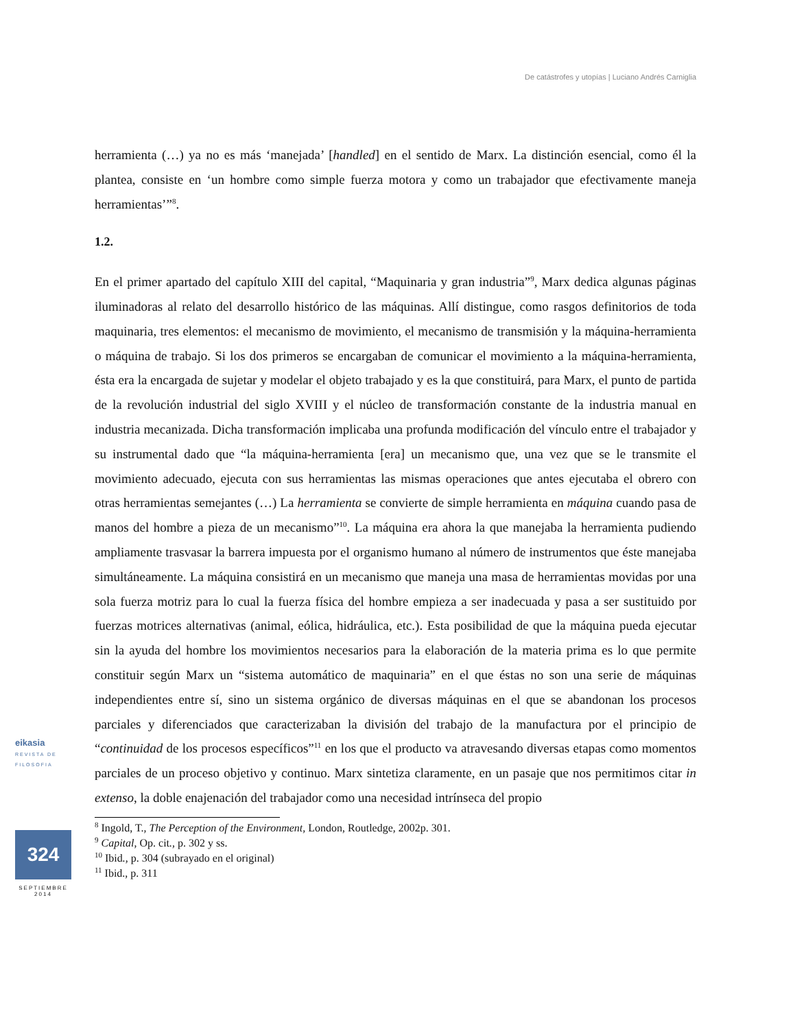De catástrofes y utopías | Luciano Andrés Carniglia
herramienta (…) ya no es más ‘manejada’ [handled] en el sentido de Marx. La distinción esencial, como él la plantea, consiste en ‘un hombre como simple fuerza motora y como un trabajador que efectivamente maneja herramientas’”<sup>8</sup>.
1.2.
En el primer apartado del capítulo XIII del capital, “Maquinaria y gran industria”<sup>9</sup>, Marx dedica algunas páginas iluminadoras al relato del desarrollo histórico de las máquinas. Allí distingue, como rasgos definitorios de toda maquinaria, tres elementos: el mecanismo de movimiento, el mecanismo de transmisión y la máquina-herramienta o máquina de trabajo. Si los dos primeros se encargaban de comunicar el movimiento a la máquina-herramienta, ésta era la encargada de sujetar y modelar el objeto trabajado y es la que constituirá, para Marx, el punto de partida de la revolución industrial del siglo XVIII y el núcleo de transformación constante de la industria manual en industria mecanizada. Dicha transformación implicaba una profunda modificación del vínculo entre el trabajador y su instrumental dado que “la máquina-herramienta [era] un mecanismo que, una vez que se le transmite el movimiento adecuado, ejecuta con sus herramientas las mismas operaciones que antes ejecutaba el obrero con otras herramientas semejantes (…) La herramienta se convierte de simple herramienta en máquina cuando pasa de manos del hombre a pieza de un mecanismo”<sup>10</sup>. La máquina era ahora la que manejaba la herramienta pudiendo ampliamente trasvasar la barrera impuesta por el organismo humano al número de instrumentos que éste manejaba simultáneamente. La máquina consistirá en un mecanismo que maneja una masa de herramientas movidas por una sola fuerza motriz para lo cual la fuerza física del hombre empieza a ser inadecuada y pasa a ser sustituido por fuerzas motrices alternativas (animal, eólica, hidráulica, etc.). Esta posibilidad de que la máquina pueda ejecutar sin la ayuda del hombre los movimientos necesarios para la elaboración de la materia prima es lo que permite constituir según Marx un “sistema automático de maquinaria” en el que éstas no son una serie de máquinas independientes entre sí, sino un sistema orgánico de diversas máquinas en el que se abandonan los procesos parciales y diferenciados que caracterizaban la división del trabajo de la manufactura por el principio de “continuidad de los procesos específicos”<sup>11</sup> en los que el producto va atravesando diversas etapas como momentos parciales de un proceso objetivo y continuo. Marx sintetiza claramente, en un pasaje que nos permitimos citar in extenso, la doble enajenación del trabajador como una necesidad intrínseca del propio
<sup>8</sup> Ingold, T., The Perception of the Environment, London, Routledge, 2002p. 301.
<sup>9</sup> Capital, Op. cit., p. 302 y ss.
<sup>10</sup> Ibid., p. 304 (subrayado en el original)
<sup>11</sup> Ibid., p. 311
eikasia
REVISTA DE FILOSOFIA
324
SEPTIEMBRE
2014